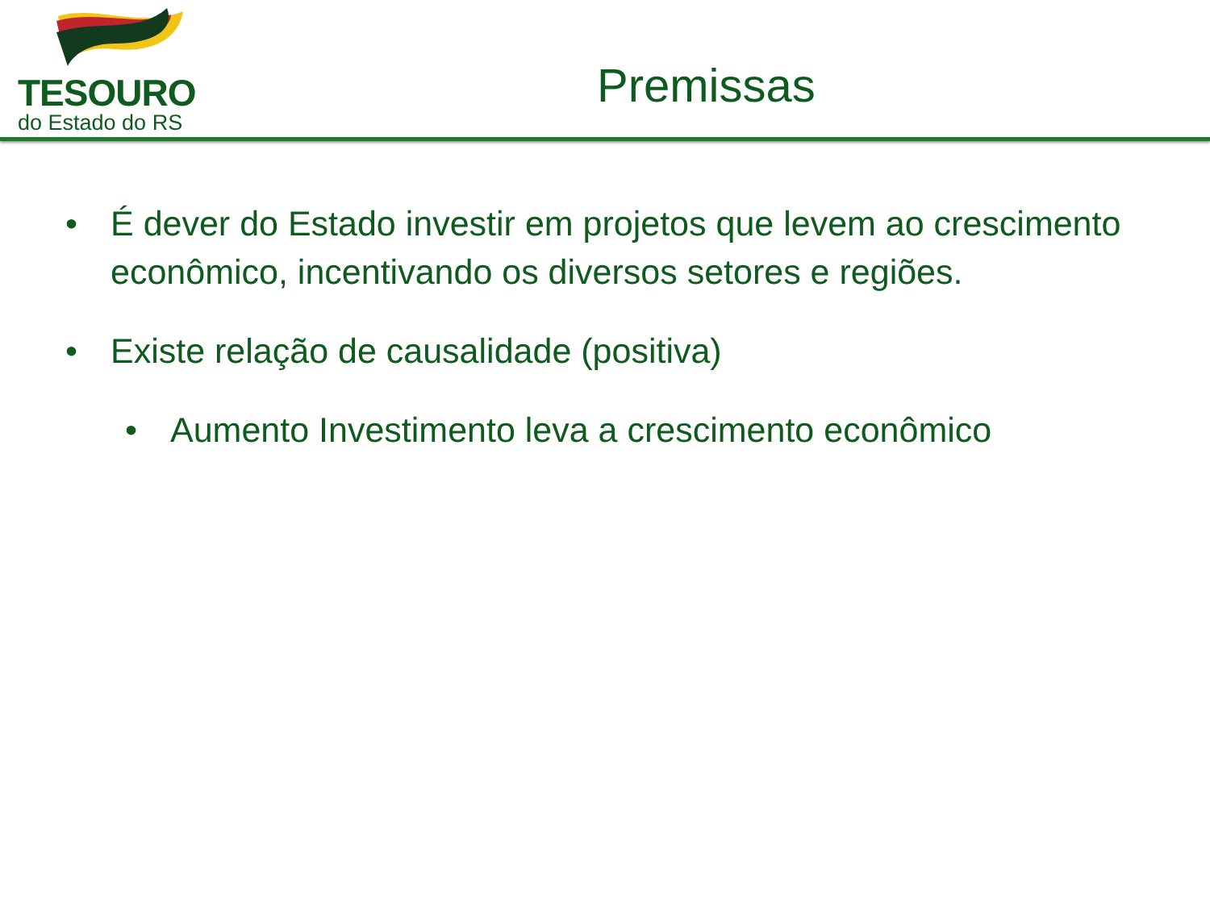TESOURO
do Estado do RS
Premissas
• É dever do Estado investir em projetos que levem ao crescimento econômico, incentivando os diversos setores e regiões.
• Existe relação de causalidade (positiva)
• Aumento Investimento leva a crescimento econômico